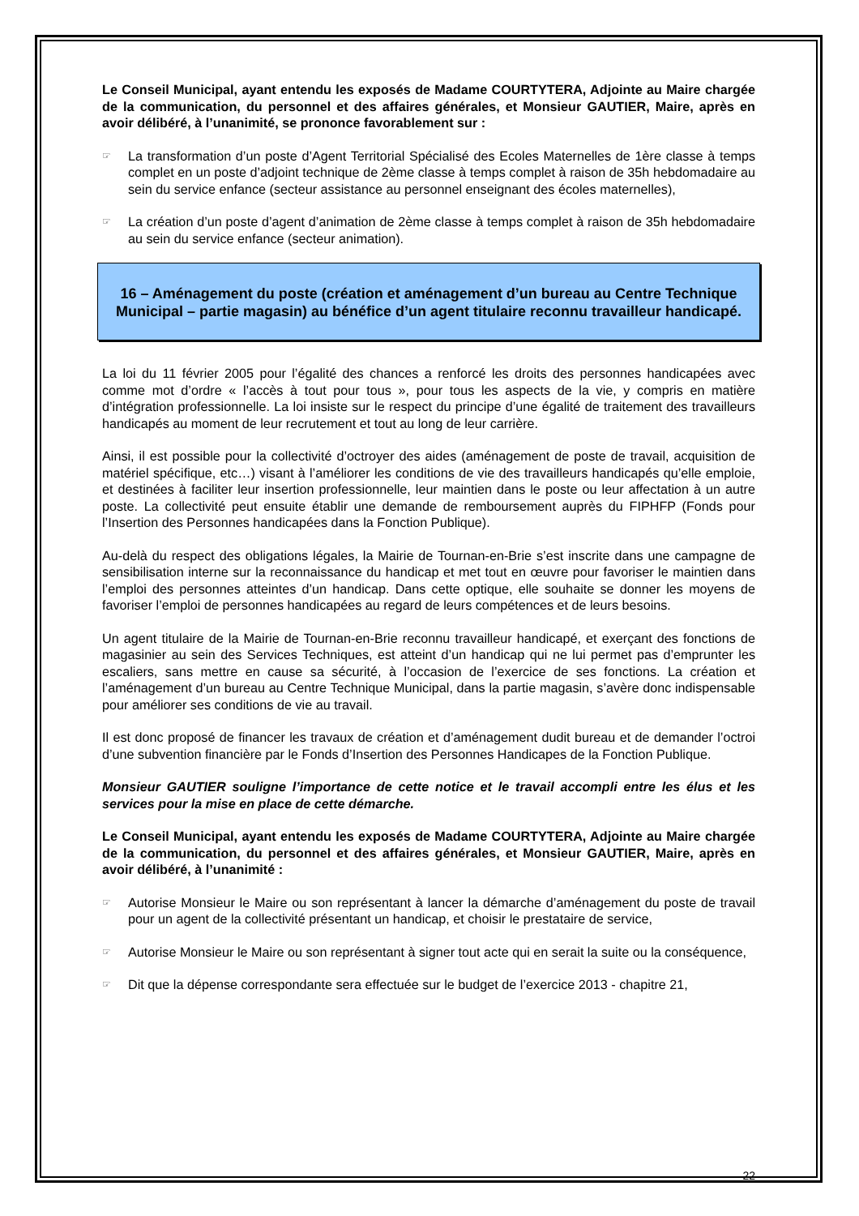Le Conseil Municipal, ayant entendu les exposés de Madame COURTYTERA, Adjointe au Maire chargée de la communication, du personnel et des affaires générales, et Monsieur GAUTIER, Maire, après en avoir délibéré, à l’unanimité, se prononce favorablement sur :
☞
La transformation d’un poste d’Agent Territorial Spécialisé des Ecoles Maternelles de 1ère classe à temps complet en un poste d’adjoint technique de 2ème classe à temps complet à raison de 35h hebdomadaire au sein du service enfance (secteur assistance au personnel enseignant des écoles maternelles),
☞
La création d’un poste d’agent d’animation de 2ème classe à temps complet à raison de 35h hebdomadaire au sein du service enfance (secteur animation).
16 – Aménagement du poste (création et aménagement d’un bureau au Centre Technique Municipal – partie magasin) au bénéfice d’un agent titulaire reconnu travailleur handicapé.
La loi du 11 février 2005 pour l’égalité des chances a renforcé les droits des personnes handicapées avec comme mot d’ordre « l’accès à tout pour tous », pour tous les aspects de la vie, y compris en matière d’intégration professionnelle. La loi insiste sur le respect du principe d’une égalité de traitement des travailleurs handicapés au moment de leur recrutement et tout au long de leur carrière.
Ainsi, il est possible pour la collectivité d’octroyer des aides (aménagement de poste de travail, acquisition de matériel spécifique, etc…) visant à l’améliorer les conditions de vie des travailleurs handicapés qu’elle emploie, et destinées à faciliter leur insertion professionnelle, leur maintien dans le poste ou leur affectation à un autre poste. La collectivité peut ensuite établir une demande de remboursement auprès du FIPHFP (Fonds pour l’Insertion des Personnes handicapées dans la Fonction Publique).
Au-delà du respect des obligations légales, la Mairie de Tournan-en-Brie s’est inscrite dans une campagne de sensibilisation interne sur la reconnaissance du handicap et met tout en œuvre pour favoriser le maintien dans l’emploi des personnes atteintes d’un handicap. Dans cette optique, elle souhaite se donner les moyens de favoriser l’emploi de personnes handicapées au regard de leurs compétences et de leurs besoins.
Un agent titulaire de la Mairie de Tournan-en-Brie reconnu travailleur handicapé, et exerçant des fonctions de magasinier au sein des Services Techniques, est atteint d’un handicap qui ne lui permet pas d’emprunter les escaliers, sans mettre en cause sa sécurité, à l’occasion de l’exercice de ses fonctions. La création et l’aménagement d’un bureau au Centre Technique Municipal, dans la partie magasin, s’avère donc indispensable pour améliorer ses conditions de vie au travail.
Il est donc proposé de financer les travaux de création et d’aménagement dudit bureau et de demander l’octroi d’une subvention financière par le Fonds d’Insertion des Personnes Handicapes de la Fonction Publique.
Monsieur GAUTIER souligne l’importance de cette notice et le travail accompli entre les élus et les services pour la mise en place de cette démarche.
Le Conseil Municipal, ayant entendu les exposés de Madame COURTYTERA, Adjointe au Maire chargée de la communication, du personnel et des affaires générales, et Monsieur GAUTIER, Maire, après en avoir délibéré, à l’unanimité :
☞
Autorise Monsieur le Maire ou son représentant à lancer la démarche d’aménagement du poste de travail pour un agent de la collectivité présentant un handicap, et choisir le prestataire de service,
☞
Autorise Monsieur le Maire ou son représentant à signer tout acte qui en serait la suite ou la conséquence,
☞
Dit que la dépense correspondante sera effectuée sur le budget de l’exercice 2013 - chapitre 21,
22